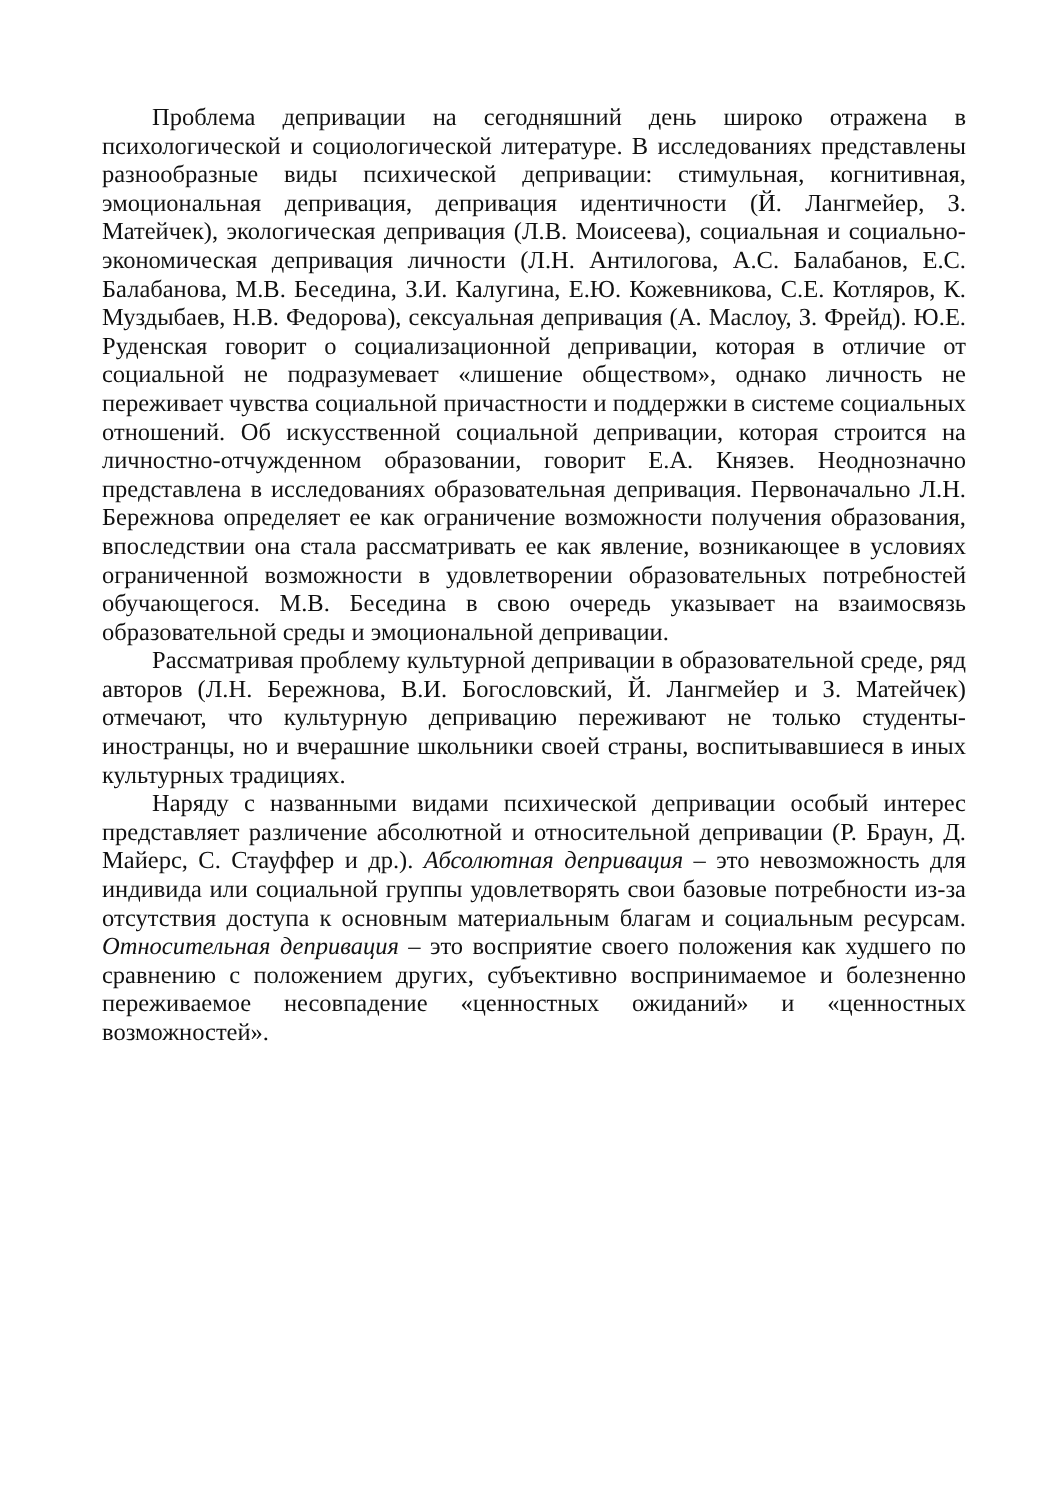Проблема депривации на сегодняшний день широко отражена в психологической и социологической литературе. В исследованиях представлены разнообразные виды психической депривации: стимульная, когнитивная, эмоциональная депривация, депривация идентичности (Й. Лангмейер, З. Матейчек), экологическая депривация (Л.В. Моисеева), социальная и социально-экономическая депривация личности (Л.Н. Антилогова, А.С. Балабанов, Е.С. Балабанова, М.В. Беседина, З.И. Калугина, Е.Ю. Кожевникова, С.Е. Котляров, К. Муздыбаев, Н.В. Федорова), сексуальная депривация (А. Маслоу, З. Фрейд). Ю.Е. Руденская говорит о социализационной депривации, которая в отличие от социальной не подразумевает «лишение обществом», однако личность не переживает чувства социальной причастности и поддержки в системе социальных отношений. Об искусственной социальной депривации, которая строится на личностно-отчужденном образовании, говорит Е.А. Князев. Неоднозначно представлена в исследованиях образовательная депривация. Первоначально Л.Н. Бережнова определяет ее как ограничение возможности получения образования, впоследствии она стала рассматривать ее как явление, возникающее в условиях ограниченной возможности в удовлетворении образовательных потребностей обучающегося. М.В. Беседина в свою очередь указывает на взаимосвязь образовательной среды и эмоциональной депривации.
Рассматривая проблему культурной депривации в образовательной среде, ряд авторов (Л.Н. Бережнова, В.И. Богословский, Й. Лангмейер и З. Матейчек) отмечают, что культурную депривацию переживают не только студенты-иностранцы, но и вчерашние школьники своей страны, воспитывавшиеся в иных культурных традициях.
Наряду с названными видами психической депривации особый интерес представляет различение абсолютной и относительной депривации (Р. Браун, Д. Майерс, С. Стауффер и др.). Абсолютная депривация – это невозможность для индивида или социальной группы удовлетворять свои базовые потребности из-за отсутствия доступа к основным материальным благам и социальным ресурсам. Относительная депривация – это восприятие своего положения как худшего по сравнению с положением других, субъективно воспринимаемое и болезненно переживаемое несовпадение «ценностных ожиданий» и «ценностных возможностей».